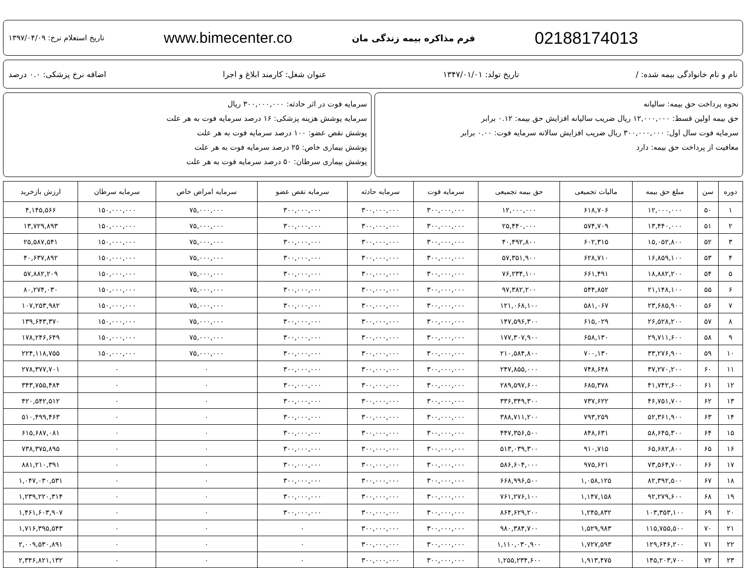02188174013 فرم مذاکره بیمه زندگی مان www.bimecenter.co تاریخ استعلام نرخ: ۱۳۹۷/۰۴/۰۹
نام و نام خانوادگی بیمه شده: / تاریخ تولد: ۱۳۴۷/۰۱/۰۱ عنوان شغل: کارمند ابلاغ و اجرا اضافه نرخ پزشکی: ۰.۰ درصد
نحوه پرداخت حق بیمه: سالیانه
حق بیمه اولین قسط: ۱۲,۰۰۰,۰۰۰ ریال ضریب سالیانه افزایش حق بیمه: ۰.۱۲ برابر
سرمایه فوت سال اول: ۳۰۰,۰۰۰,۰۰۰ ریال ضریب افزایش سالانه سرمایه فوت: ۰.۰۰ برابر
معافیت از پرداخت حق بیمه: دارد
سرمایه فوت در اثر حادثه: ۳۰۰,۰۰۰,۰۰۰ ریال
سرمایه پوشش هزینه پزشکی: ۱۶ درصد سرمایه فوت به هر علت
پوشش نقص عضو: ۱۰۰ درصد سرمایه فوت به هر علت
پوشش بیماری خاص: ۲۵ درصد سرمایه فوت به هر علت
پوشش بیماری سرطان: ۵۰ درصد سرمایه فوت به هر علت
| دوره | سن | مبلغ حق بیمه | مالیات تجمیعی | حق بیمه تجمیعی | سرمایه فوت | سرمایه حادثه | سرمایه نقص عضو | سرمایه امراض خاص | سرمایه سرطان | ارزش بازخرید |
| --- | --- | --- | --- | --- | --- | --- | --- | --- | --- | --- |
| ۱ | ۵۰ | ۱۲,۰۰۰,۰۰۰ | ۶۱۸,۷۰۶ | ۱۲,۰۰۰,۰۰۰ | ۳۰۰,۰۰۰,۰۰۰ | ۳۰۰,۰۰۰,۰۰۰ | ۳۰۰,۰۰۰,۰۰۰ | ۷۵,۰۰۰,۰۰۰ | ۱۵۰,۰۰۰,۰۰۰ | ۴,۱۴۵,۵۶۶ |
| ۲ | ۵۱ | ۱۳,۴۴۰,۰۰۰ | ۵۷۴,۷۰۹ | ۲۵,۴۴۰,۰۰۰ | ۳۰۰,۰۰۰,۰۰۰ | ۳۰۰,۰۰۰,۰۰۰ | ۳۰۰,۰۰۰,۰۰۰ | ۷۵,۰۰۰,۰۰۰ | ۱۵۰,۰۰۰,۰۰۰ | ۱۳,۷۲۹,۸۹۳ |
| ۳ | ۵۲ | ۱۵,۰۵۲,۸۰۰ | ۶۰۲,۳۱۵ | ۴۰,۴۹۲,۸۰۰ | ۳۰۰,۰۰۰,۰۰۰ | ۳۰۰,۰۰۰,۰۰۰ | ۳۰۰,۰۰۰,۰۰۰ | ۷۵,۰۰۰,۰۰۰ | ۱۵۰,۰۰۰,۰۰۰ | ۲۵,۵۸۷,۵۴۱ |
| ۴ | ۵۳ | ۱۶,۸۵۹,۱۰۰ | ۶۲۸,۷۱۰ | ۵۷,۳۵۱,۹۰۰ | ۳۰۰,۰۰۰,۰۰۰ | ۳۰۰,۰۰۰,۰۰۰ | ۳۰۰,۰۰۰,۰۰۰ | ۷۵,۰۰۰,۰۰۰ | ۱۵۰,۰۰۰,۰۰۰ | ۴۰,۶۳۷,۸۹۲ |
| ۵ | ۵۴ | ۱۸,۸۸۲,۲۰۰ | ۶۶۱,۴۹۱ | ۷۶,۲۳۴,۱۰۰ | ۳۰۰,۰۰۰,۰۰۰ | ۳۰۰,۰۰۰,۰۰۰ | ۳۰۰,۰۰۰,۰۰۰ | ۷۵,۰۰۰,۰۰۰ | ۱۵۰,۰۰۰,۰۰۰ | ۵۷,۸۸۲,۲۰۹ |
| ۶ | ۵۵ | ۲۱,۱۴۸,۱۰۰ | ۵۴۴,۸۵۲ | ۹۷,۳۸۲,۲۰۰ | ۳۰۰,۰۰۰,۰۰۰ | ۳۰۰,۰۰۰,۰۰۰ | ۳۰۰,۰۰۰,۰۰۰ | ۷۵,۰۰۰,۰۰۰ | ۱۵۰,۰۰۰,۰۰۰ | ۸۰,۲۷۴,۰۳۰ |
| ۷ | ۵۶ | ۲۳,۶۸۵,۹۰۰ | ۵۸۱,۰۶۷ | ۱۲۱,۰۶۸,۱۰۰ | ۳۰۰,۰۰۰,۰۰۰ | ۳۰۰,۰۰۰,۰۰۰ | ۳۰۰,۰۰۰,۰۰۰ | ۷۵,۰۰۰,۰۰۰ | ۱۵۰,۰۰۰,۰۰۰ | ۱۰۷,۲۵۳,۹۸۲ |
| ۸ | ۵۷ | ۲۶,۵۲۸,۲۰۰ | ۶۱۵,۰۲۹ | ۱۴۷,۵۹۶,۳۰۰ | ۳۰۰,۰۰۰,۰۰۰ | ۳۰۰,۰۰۰,۰۰۰ | ۳۰۰,۰۰۰,۰۰۰ | ۷۵,۰۰۰,۰۰۰ | ۱۵۰,۰۰۰,۰۰۰ | ۱۳۹,۶۴۳,۳۷۰ |
| ۹ | ۵۸ | ۲۹,۷۱۱,۶۰۰ | ۶۵۸,۱۳۰ | ۱۷۷,۳۰۷,۹۰۰ | ۳۰۰,۰۰۰,۰۰۰ | ۳۰۰,۰۰۰,۰۰۰ | ۳۰۰,۰۰۰,۰۰۰ | ۷۵,۰۰۰,۰۰۰ | ۱۵۰,۰۰۰,۰۰۰ | ۱۷۸,۲۴۶,۶۴۹ |
| ۱۰ | ۵۹ | ۳۳,۲۷۶,۹۰۰ | ۷۰۰,۱۳۰ | ۲۱۰,۵۸۴,۸۰۰ | ۳۰۰,۰۰۰,۰۰۰ | ۳۰۰,۰۰۰,۰۰۰ | ۳۰۰,۰۰۰,۰۰۰ | ۷۵,۰۰۰,۰۰۰ | ۱۵۰,۰۰۰,۰۰۰ | ۲۲۴,۱۱۸,۷۵۵ |
| ۱۱ | ۶۰ | ۳۷,۲۷۰,۲۰۰ | ۷۴۸,۶۴۸ | ۲۴۷,۸۵۵,۰۰۰ | ۳۰۰,۰۰۰,۰۰۰ | ۳۰۰,۰۰۰,۰۰۰ | ۳۰۰,۰۰۰,۰۰۰ | ۰ | ۰ | ۲۷۸,۳۷۷,۷۰۱ |
| ۱۲ | ۶۱ | ۴۱,۷۴۲,۶۰۰ | ۶۸۵,۳۷۸ | ۲۸۹,۵۹۷,۶۰۰ | ۳۰۰,۰۰۰,۰۰۰ | ۳۰۰,۰۰۰,۰۰۰ | ۳۰۰,۰۰۰,۰۰۰ | ۰ | ۰ | ۳۴۳,۷۵۵,۴۸۴ |
| ۱۳ | ۶۲ | ۴۶,۷۵۱,۷۰۰ | ۷۳۷,۶۲۲ | ۳۳۶,۳۴۹,۳۰۰ | ۳۰۰,۰۰۰,۰۰۰ | ۳۰۰,۰۰۰,۰۰۰ | ۳۰۰,۰۰۰,۰۰۰ | ۰ | ۰ | ۴۲۰,۵۴۲,۵۱۲ |
| ۱۴ | ۶۳ | ۵۲,۳۶۱,۹۰۰ | ۷۹۳,۲۵۹ | ۳۸۸,۷۱۱,۲۰۰ | ۳۰۰,۰۰۰,۰۰۰ | ۳۰۰,۰۰۰,۰۰۰ | ۳۰۰,۰۰۰,۰۰۰ | ۰ | ۰ | ۵۱۰,۴۹۹,۴۶۳ |
| ۱۵ | ۶۴ | ۵۸,۶۴۵,۳۰۰ | ۸۴۸,۶۳۱ | ۴۴۷,۳۵۶,۵۰۰ | ۳۰۰,۰۰۰,۰۰۰ | ۳۰۰,۰۰۰,۰۰۰ | ۳۰۰,۰۰۰,۰۰۰ | ۰ | ۰ | ۶۱۵,۶۸۷,۰۸۱ |
| ۱۶ | ۶۵ | ۶۵,۶۸۲,۸۰۰ | ۹۱۰,۷۱۵ | ۵۱۳,۰۳۹,۳۰۰ | ۳۰۰,۰۰۰,۰۰۰ | ۳۰۰,۰۰۰,۰۰۰ | ۳۰۰,۰۰۰,۰۰۰ | ۰ | ۰ | ۷۳۸,۳۷۵,۸۹۵ |
| ۱۷ | ۶۶ | ۷۳,۵۶۴,۷۰۰ | ۹۷۵,۶۲۱ | ۵۸۶,۶۰۴,۰۰۰ | ۳۰۰,۰۰۰,۰۰۰ | ۳۰۰,۰۰۰,۰۰۰ | ۳۰۰,۰۰۰,۰۰۰ | ۰ | ۰ | ۸۸۱,۲۱۰,۳۹۱ |
| ۱۸ | ۶۷ | ۸۲,۳۹۲,۵۰۰ | ۱,۰۵۸,۱۲۵ | ۶۶۸,۹۹۶,۵۰۰ | ۳۰۰,۰۰۰,۰۰۰ | ۳۰۰,۰۰۰,۰۰۰ | ۳۰۰,۰۰۰,۰۰۰ | ۰ | ۰ | ۱,۰۴۷,۰۳۰,۵۳۱ |
| ۱۹ | ۶۸ | ۹۲,۲۷۹,۶۰۰ | ۱,۱۴۷,۱۵۸ | ۷۶۱,۲۷۶,۱۰۰ | ۳۰۰,۰۰۰,۰۰۰ | ۳۰۰,۰۰۰,۰۰۰ | ۳۰۰,۰۰۰,۰۰۰ | ۰ | ۰ | ۱,۲۳۹,۲۲۰,۳۱۴ |
| ۲۰ | ۶۹ | ۱۰۳,۳۵۳,۱۰۰ | ۱,۲۴۵,۸۳۲ | ۸۶۴,۶۲۹,۲۰۰ | ۳۰۰,۰۰۰,۰۰۰ | ۳۰۰,۰۰۰,۰۰۰ | ۳۰۰,۰۰۰,۰۰۰ | ۰ | ۰ | ۱,۴۶۱,۶۰۳,۹۰۷ |
| ۲۱ | ۷۰ | ۱۱۵,۷۵۵,۵۰۰ | ۱,۵۲۹,۹۸۳ | ۹۸۰,۳۸۴,۷۰۰ | ۳۰۰,۰۰۰,۰۰۰ | ۳۰۰,۰۰۰,۰۰۰ | ۰ | ۰ | ۰ | ۱,۷۱۶,۳۹۵,۵۴۳ |
| ۲۲ | ۷۱ | ۱۲۹,۶۴۶,۲۰۰ | ۱,۷۲۷,۵۹۳ | ۱,۱۱۰,۰۳۰,۹۰۰ | ۳۰۰,۰۰۰,۰۰۰ | ۳۰۰,۰۰۰,۰۰۰ | ۰ | ۰ | ۰ | ۲,۰۰۹,۵۳۰,۸۹۱ |
| ۲۳ | ۷۲ | ۱۴۵,۲۰۳,۷۰۰ | ۱,۹۱۳,۴۷۵ | ۱,۲۵۵,۲۳۴,۶۰۰ | ۳۰۰,۰۰۰,۰۰۰ | ۳۰۰,۰۰۰,۰۰۰ | ۰ | ۰ | ۰ | ۲,۳۴۶,۸۲۱,۱۳۲ |